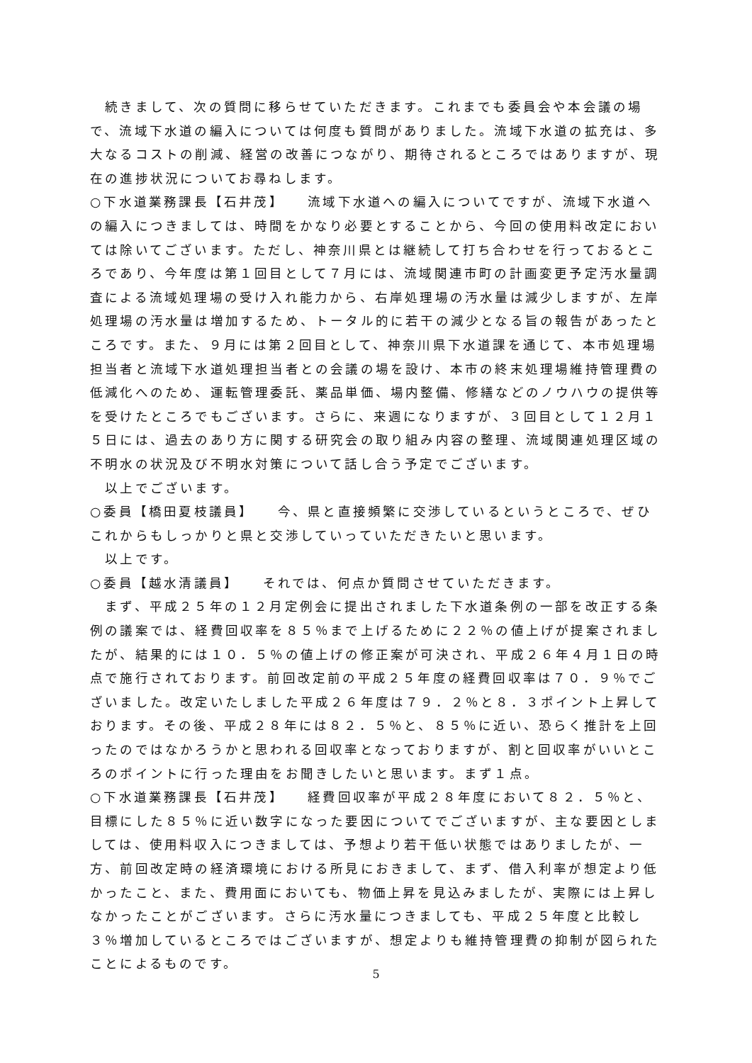続きまして、次の質問に移らせていただきます。これまでも委員会や本会議の場で、流域下水道の編入については何度も質問がありました。流域下水道の拡充は、多大なるコストの削減、経営の改善につながり、期待されるところではありますが、現在の進捗状況についてお尋ねします。
○下水道業務課長【石井茂】　　流域下水道への編入についてですが、流域下水道への編入につきましては、時間をかなり必要とすることから、今回の使用料改定においては除いてございます。ただし、神奈川県とは継続して打ち合わせを行っておるところであり、今年度は第１回目として７月には、流域関連市町の計画変更予定汚水量調査による流域処理場の受け入れ能力から、右岸処理場の汚水量は減少しますが、左岸処理場の汚水量は増加するため、トータル的に若干の減少となる旨の報告があったところです。また、９月には第２回目として、神奈川県下水道課を通じて、本市処理場担当者と流域下水道処理担当者との会議の場を設け、本市の終末処理場維持管理費の低減化へのため、運転管理委託、薬品単価、場内整備、修繕などのノウハウの提供等を受けたところでもございます。さらに、来週になりますが、３回目として１２月１５日には、過去のあり方に関する研究会の取り組み内容の整理、流域関連処理区域の不明水の状況及び不明水対策について話し合う予定でございます。
　以上でございます。
○委員【橋田夏枝議員】　　今、県と直接頻繁に交渉しているというところで、ぜひこれからもしっかりと県と交渉していっていただきたいと思います。
　以上です。
○委員【越水清議員】　　それでは、何点か質問させていただきます。
　まず、平成２５年の１２月定例会に提出されました下水道条例の一部を改正する条例の議案では、経費回収率を８５％まで上げるために２２％の値上げが提案されましたが、結果的には１０．５％の値上げの修正案が可決され、平成２６年４月１日の時点で施行されております。前回改定前の平成２５年度の経費回収率は７０．９％でございました。改定いたしました平成２６年度は７９．２％と８．３ポイント上昇しております。その後、平成２８年には８２．５％と、８５％に近い、恐らく推計を上回ったのではなかろうかと思われる回収率となっておりますが、割と回収率がいいところのポイントに行った理由をお聞きしたいと思います。まず１点。
○下水道業務課長【石井茂】　　経費回収率が平成２８年度において８２．５％と、目標にした８５％に近い数字になった要因についてでございますが、主な要因としましては、使用料収入につきましては、予想より若干低い状態ではありましたが、一方、前回改定時の経済環境における所見におきまして、まず、借入利率が想定より低かったこと、また、費用面においても、物価上昇を見込みましたが、実際には上昇しなかったことがございます。さらに汚水量につきましても、平成２５年度と比較し３％増加しているところではございますが、想定よりも維持管理費の抑制が図られたことによるものです。
5